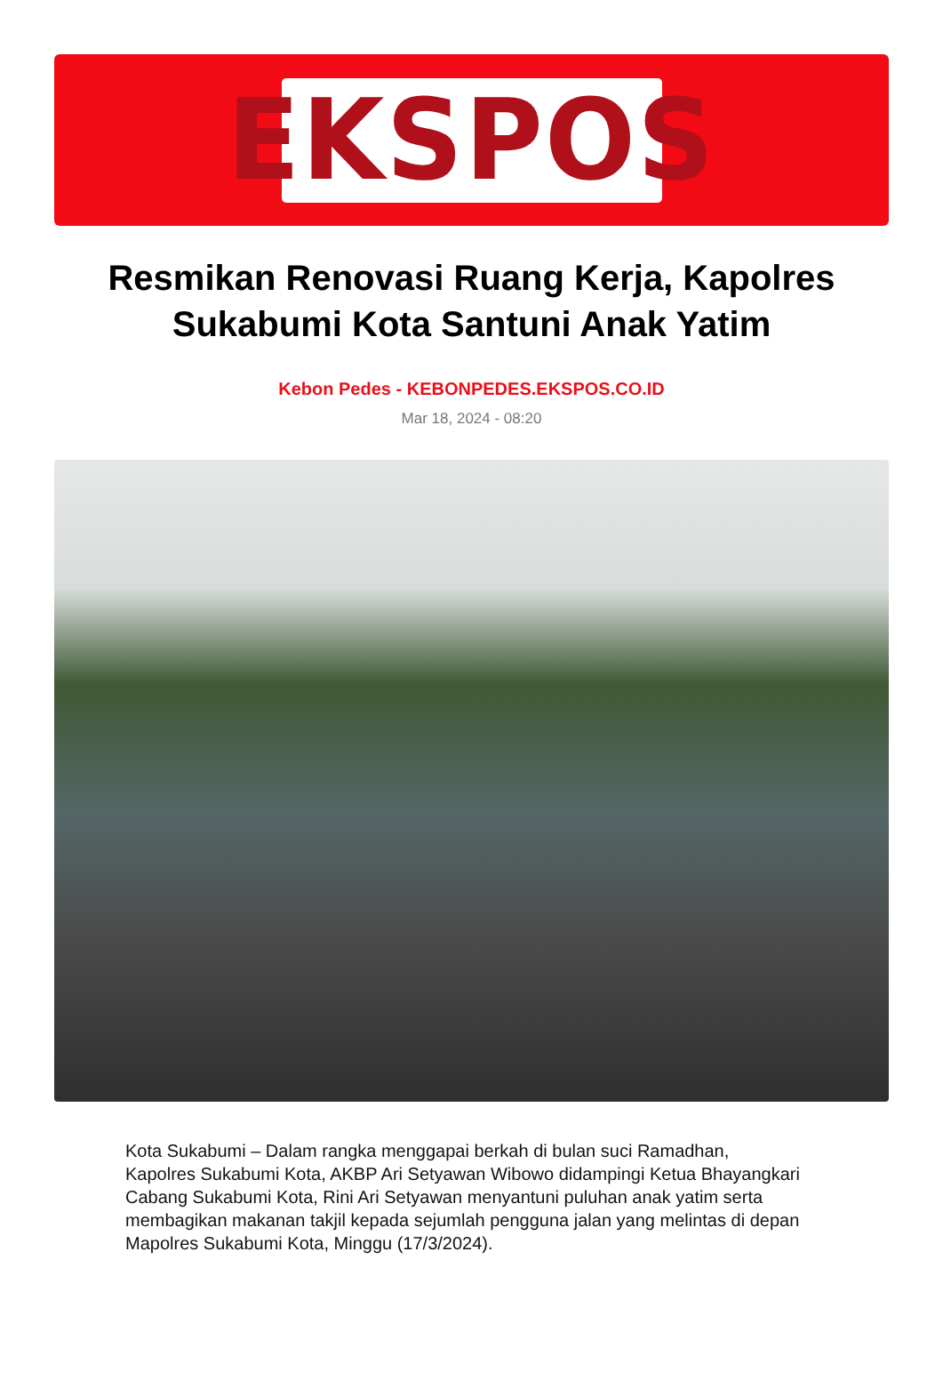EKSPOS
Resmikan Renovasi Ruang Kerja, Kapolres Sukabumi Kota Santuni Anak Yatim
Kebon Pedes - KEBONPEDES.EKSPOS.CO.ID
Mar 18, 2024 - 08:20
Kota Sukabumi – Dalam rangka menggapai berkah di bulan suci Ramadhan, Kapolres Sukabumi Kota, AKBP Ari Setyawan Wibowo didampingi Ketua Bhayangkari Cabang Sukabumi Kota, Rini Ari Setyawan menyantuni puluhan anak yatim serta membagikan makanan takjil kepada sejumlah pengguna jalan yang melintas di depan Mapolres Sukabumi Kota, Minggu (17/3/2024).